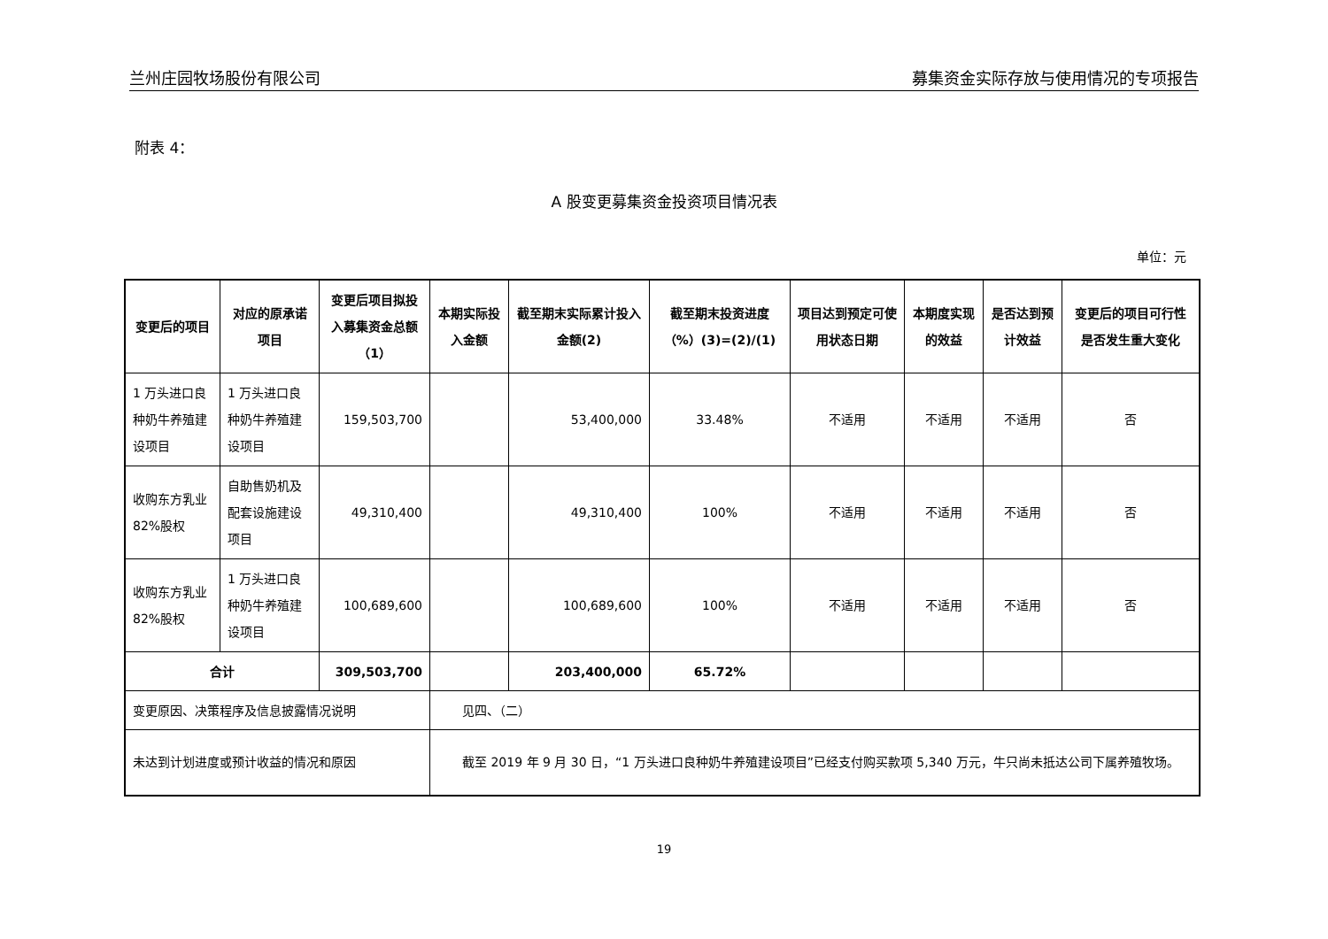兰州庄园牧场股份有限公司 募集资金实际存放与使用情况的专项报告
附表 4：
A 股变更募集资金投资项目情况表
单位：元
| 变更后的项目 | 对应的原承诺项目 | 变更后项目拟投入募集资金总额（1） | 本期实际投入金额 | 截至期末实际累计投入金额(2) | 截至期末投资进度（%）(3)=(2)/(1) | 项目达到预定可使用状态日期 | 本期度实现的效益 | 是否达到预计效益 | 变更后的项目可行性是否发生重大变化 |
| --- | --- | --- | --- | --- | --- | --- | --- | --- | --- |
| 1 万头进口良种奶牛养殖建设项目 | 1 万头进口良种奶牛养殖建设项目 | 159,503,700 | | 53,400,000 | 33.48% | 不适用 | 不适用 | 不适用 | 否 |
| 收购东方乳业 82%股权 | 自助售奶机及配套设施建设项目 | 49,310,400 | | 49,310,400 | 100% | 不适用 | 不适用 | 不适用 | 否 |
| 收购东方乳业 82%股权 | 1 万头进口良种奶牛养殖建设项目 | 100,689,600 | | 100,689,600 | 100% | 不适用 | 不适用 | 不适用 | 否 |
| 合计 | | 309,503,700 | | 203,400,000 | 65.72% | | | | |
| 变更原因、决策程序及信息披露情况说明 | | | 见四、（二） | | | | | | |
| 未达到计划进度或预计收益的情况和原因 | | | 截至 2019 年 9 月 30 日，“1 万头进口良种奶牛养殖建设项目”已经支付购买款项 5,340 万元，牛只尚未抵达公司下属养殖牧场。 | | | | | | |
19